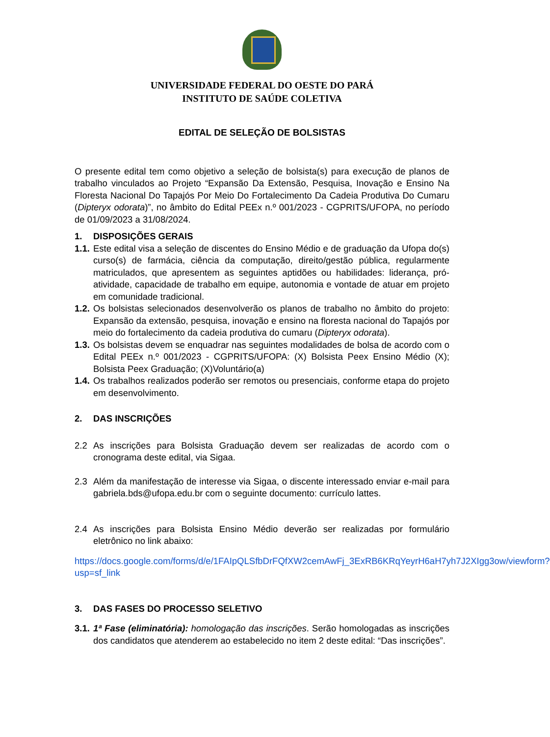UNIVERSIDADE FEDERAL DO OESTE DO PARÁ
INSTITUTO DE SAÚDE COLETIVA
EDITAL DE SELEÇÃO DE BOLSISTAS
O presente edital tem como objetivo a seleção de bolsista(s) para execução de planos de trabalho vinculados ao Projeto “Expansão Da Extensão, Pesquisa, Inovação e Ensino Na Floresta Nacional Do Tapajós Por Meio Do Fortalecimento Da Cadeia Produtiva Do Cumaru (Dipteryx odorata)”, no âmbito do Edital PEEx n.º 001/2023 - CGPRITS/UFOPA, no período de 01/09/2023 a 31/08/2024.
1. DISPOSIÇÕES GERAIS
1.1. Este edital visa a seleção de discentes do Ensino Médio e de graduação da Ufopa do(s) curso(s) de farmácia, ciência da computação, direito/gestão pública, regularmente matriculados, que apresentem as seguintes aptidões ou habilidades: liderança, pró-atividade, capacidade de trabalho em equipe, autonomia e vontade de atuar em projeto em comunidade tradicional.
1.2. Os bolsistas selecionados desenvolverão os planos de trabalho no âmbito do projeto: Expansão da extensão, pesquisa, inovação e ensino na floresta nacional do Tapajós por meio do fortalecimento da cadeia produtiva do cumaru (Dipteryx odorata).
1.3. Os bolsistas devem se enquadrar nas seguintes modalidades de bolsa de acordo com o Edital PEEx n.º 001/2023 - CGPRITS/UFOPA: (X) Bolsista Peex Ensino Médio (X); Bolsista Peex Graduação; (X)Voluntário(a)
1.4. Os trabalhos realizados poderão ser remotos ou presenciais, conforme etapa do projeto em desenvolvimento.
2. DAS INSCRIÇÕES
2.2 As inscrições para Bolsista Graduação devem ser realizadas de acordo com o cronograma deste edital, via Sigaa.
2.3 Além da manifestação de interesse via Sigaa, o discente interessado enviar e-mail para gabriela.bds@ufopa.edu.br com o seguinte documento: currículo lattes.
2.4 As inscrições para Bolsista Ensino Médio deverão ser realizadas por formulário eletrônico no link abaixo:
https://docs.google.com/forms/d/e/1FAIpQLSfbDrFQfXW2cemAwFj_3ExRB6KRqYeyrH6aH7yh7J2XIgg3ow/viewform?usp=sf_link
3. DAS FASES DO PROCESSO SELETIVO
3.1. 1ª Fase (eliminatória): homologação das inscrições. Serão homologadas as inscrições dos candidatos que atenderem ao estabelecido no item 2 deste edital: “Das inscrições”.